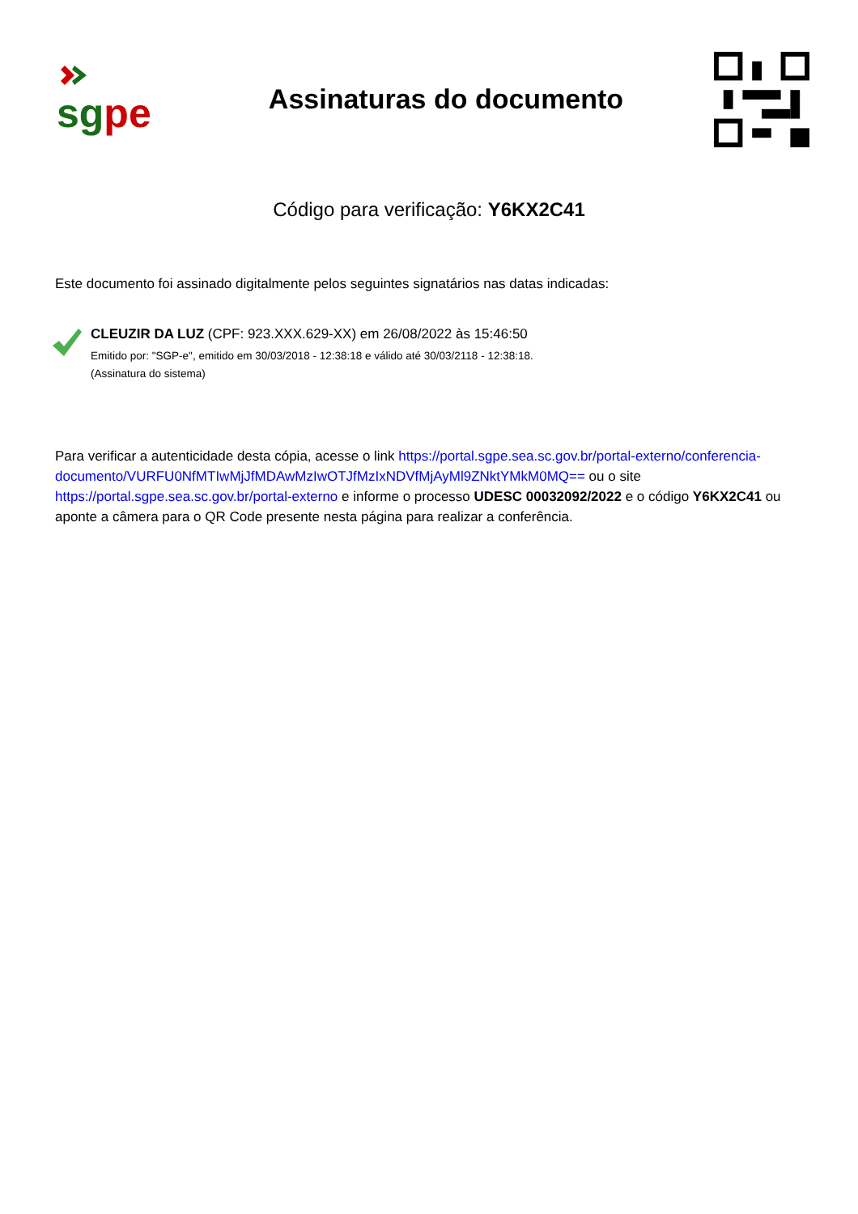sgpe
Assinaturas do documento
Código para verificação: Y6KX2C41
Este documento foi assinado digitalmente pelos seguintes signatários nas datas indicadas:
CLEUZIR DA LUZ (CPF: 923.XXX.629-XX) em 26/08/2022 às 15:46:50
Emitido por: "SGP-e", emitido em 30/03/2018 - 12:38:18 e válido até 30/03/2118 - 12:38:18.
(Assinatura do sistema)
Para verificar a autenticidade desta cópia, acesse o link https://portal.sgpe.sea.sc.gov.br/portal-externo/conferencia-documento/VURFU0NfMTIwMjJfMDAwMzIwOTJfMzIxNDVfMjAyMl9ZNktYMkM0MQ== ou o site https://portal.sgpe.sea.sc.gov.br/portal-externo e informe o processo UDESC 00032092/2022 e o código Y6KX2C41 ou aponte a câmera para o QR Code presente nesta página para realizar a conferência.